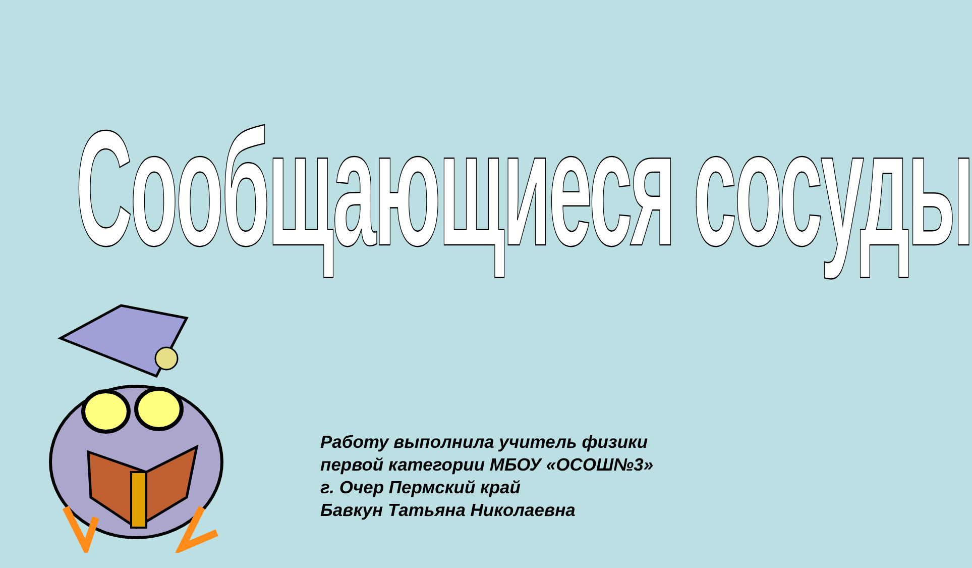Сообщающиеся сосуды
Работу выполнила учитель физики
первой категории МБОУ «ОСОШ№3»
г. Очер Пермский край
Бавкун Татьяна Николаевна